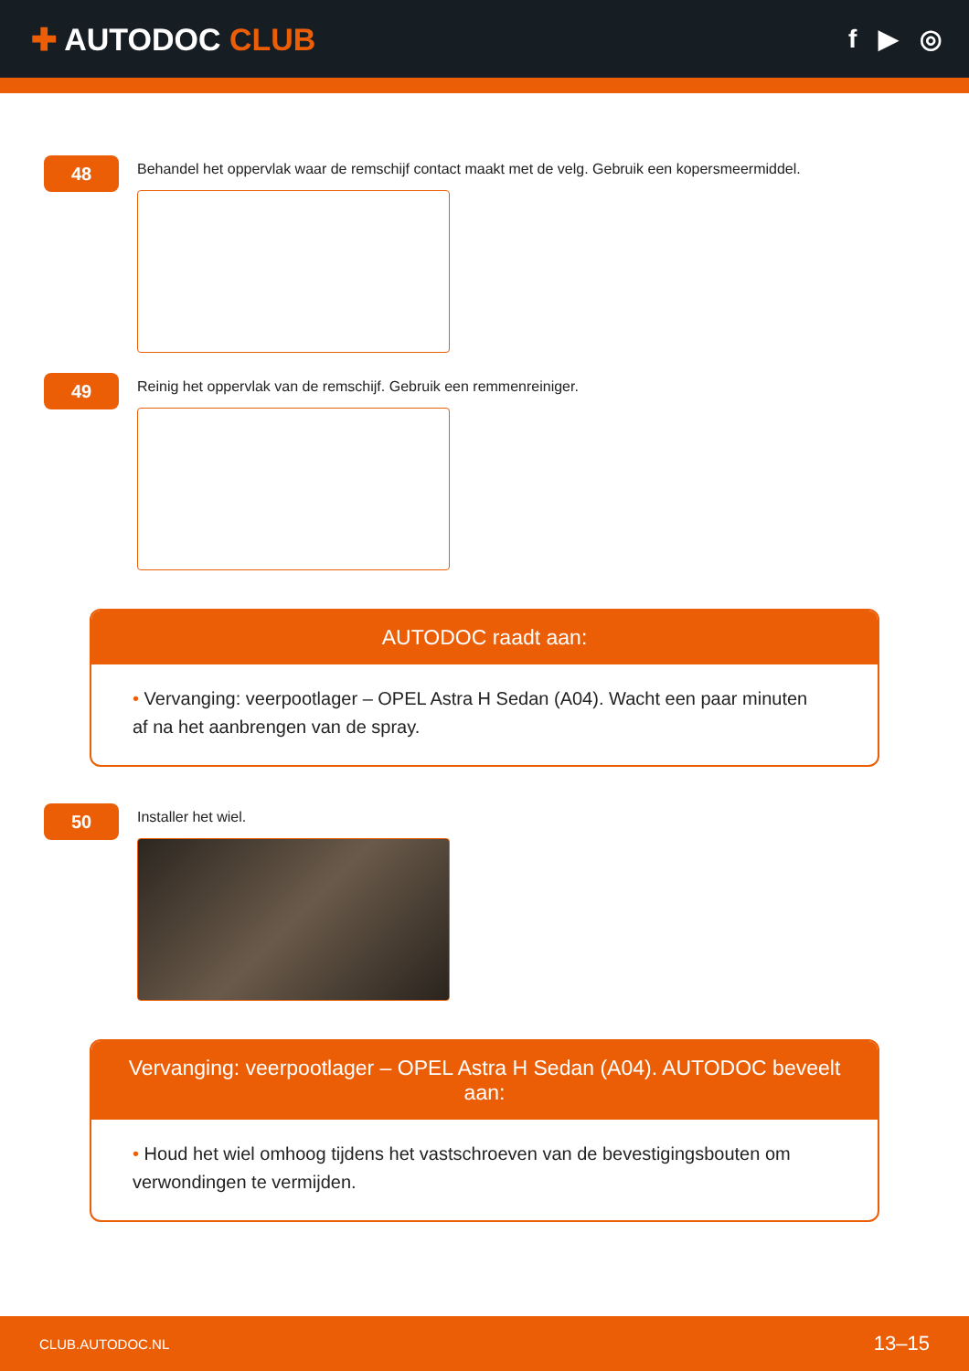✚ AUTODOC CLUB
f ▶ ◎
48
Behandel het oppervlak waar de remschijf contact maakt met de velg. Gebruik een kopersmeermiddel.
49
Reinig het oppervlak van de remschijf. Gebruik een remmenreiniger.
AUTODOC raadt aan:
• Vervanging: veerpootlager – OPEL Astra H Sedan (A04). Wacht een paar minuten af na het aanbrengen van de spray.
50
Installer het wiel.
Vervanging: veerpootlager – OPEL Astra H Sedan (A04). AUTODOC beveelt aan:
• Houd het wiel omhoog tijdens het vastschroeven van de bevestigingsbouten om verwondingen te vermijden.
CLUB.AUTODOC.NL
13–15